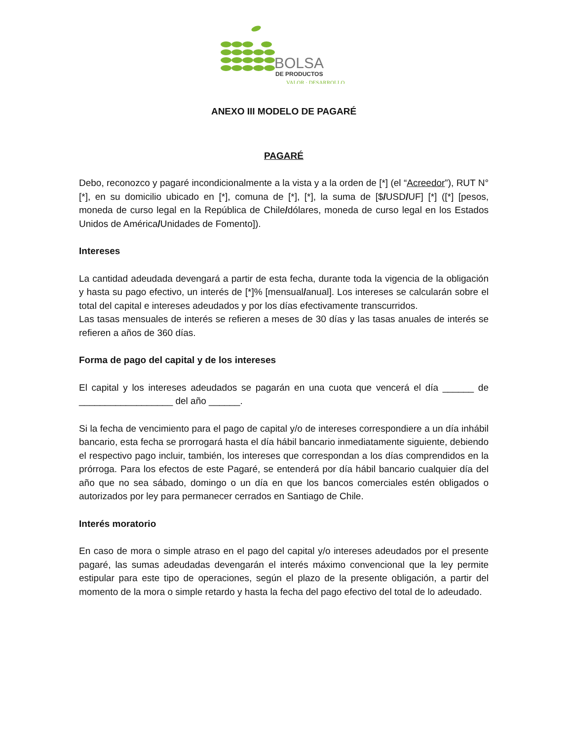BOLSA
DE PRODUCTOS
VALOR · DESARROLLO
ANEXO III MODELO DE PAGARÉ
PAGARÉ
Debo, reconozco y pagaré incondicionalmente a la vista y a la orden de [*] (el “Acreedor”), RUT N°[*], en su domicilio ubicado en [*], comuna de [*], [*], la suma de [$/USD/UF] [*] ([*] [pesos, moneda de curso legal en la República de Chile/dólares, moneda de curso legal en los Estados Unidos de América/Unidades de Fomento]).
Intereses
La cantidad adeudada devengará a partir de esta fecha, durante toda la vigencia de la obligación y hasta su pago efectivo, un interés de [*]% [mensual/anual]. Los intereses se calcularán sobre el total del capital e intereses adeudados y por los días efectivamente transcurridos.
Las tasas mensuales de interés se refieren a meses de 30 días y las tasas anuales de interés se refieren a años de 360 días.
Forma de pago del capital y de los intereses
El capital y los intereses adeudados se pagarán en una cuota que vencerá el día ______ de __________________ del año ______.
Si la fecha de vencimiento para el pago de capital y/o de intereses correspondiere a un día inhábil bancario, esta fecha se prorrogará hasta el día hábil bancario inmediatamente siguiente, debiendo el respectivo pago incluir, también, los intereses que correspondan a los días comprendidos en la prórroga. Para los efectos de este Pagaré, se entenderá por día hábil bancario cualquier día del año que no sea sábado, domingo o un día en que los bancos comerciales estén obligados o autorizados por ley para permanecer cerrados en Santiago de Chile.
Interés moratorio
En caso de mora o simple atraso en el pago del capital y/o intereses adeudados por el presente pagaré, las sumas adeudadas devengarán el interés máximo convencional que la ley permite estipular para este tipo de operaciones, según el plazo de la presente obligación, a partir del momento de la mora o simple retardo y hasta la fecha del pago efectivo del total de lo adeudado.